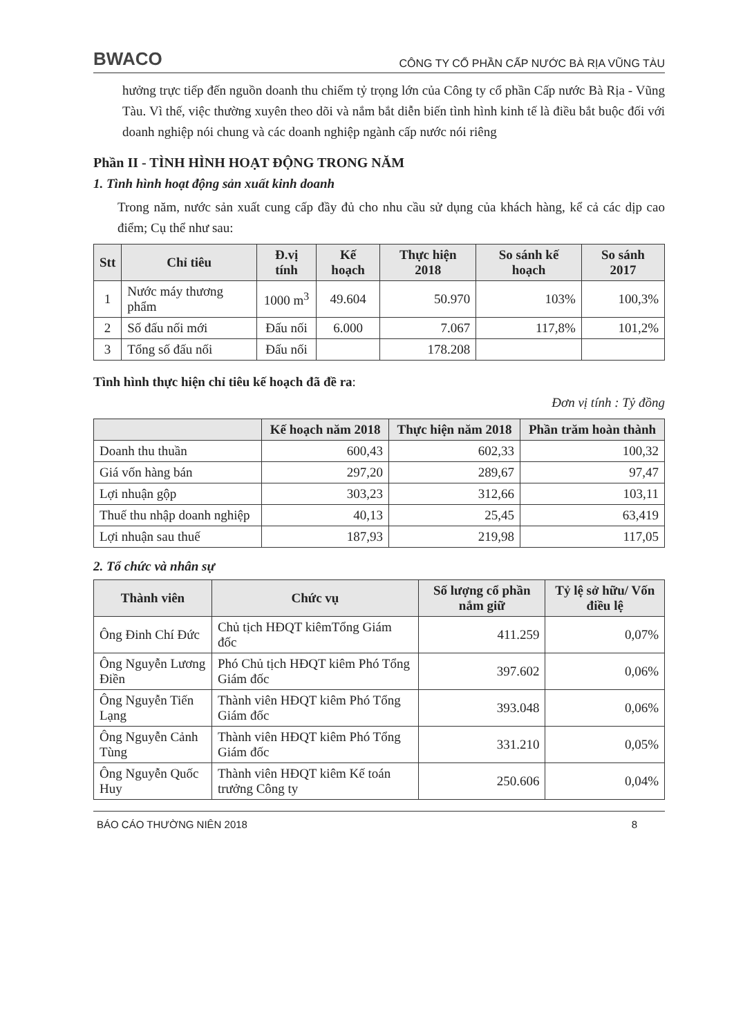BWACO CÔNG TY CỔ PHẦN CẤP NƯỚC BÀ RỊA VŨNG TÀU
hưởng trực tiếp đến nguồn doanh thu chiếm tỷ trọng lớn của Công ty cổ phần Cấp nước Bà Rịa - Vũng Tàu. Vì thế, việc thường xuyên theo dõi và nắm bắt diễn biến tình hình kinh tế là điều bắt buộc đối với doanh nghiệp nói chung và các doanh nghiệp ngành cấp nước nói riêng
Phần II - TÌNH HÌNH HOẠT ĐỘNG TRONG NĂM
1. Tình hình hoạt động sản xuất kinh doanh
Trong năm, nước sản xuất cung cấp đầy đủ cho nhu cầu sử dụng của khách hàng, kể cả các dịp cao điểm; Cụ thể như sau:
| Stt | Chỉ tiêu | Đ.vị tính | Kế hoạch | Thực hiện 2018 | So sánh kế hoạch | So sánh 2017 |
| --- | --- | --- | --- | --- | --- | --- |
| 1 | Nước máy thương phẩm | 1000 m<sup>3</sup> | 49.604 | 50.970 | 103% | 100,3% |
| 2 | Số đấu nối mới | Đấu nối | 6.000 | 7.067 | 117,8% | 101,2% |
| 3 | Tổng số đấu nối | Đấu nối | | 178.208 | | |
Tình hình thực hiện chỉ tiêu kế hoạch đã đề ra:
Đơn vị tính : Tỷ đồng
| | Kế hoạch năm 2018 | Thực hiện năm 2018 | Phần trăm hoàn thành |
| --- | --- | --- | --- |
| Doanh thu thuần | 600,43 | 602,33 | 100,32 |
| Giá vốn hàng bán | 297,20 | 289,67 | 97,47 |
| Lợi nhuận gộp | 303,23 | 312,66 | 103,11 |
| Thuế thu nhập doanh nghiệp | 40,13 | 25,45 | 63,419 |
| Lợi nhuận sau thuế | 187,93 | 219,98 | 117,05 |
2. Tổ chức và nhân sự
| Thành viên | Chức vụ | Số lượng cổ phần nắm giữ | Tỷ lệ sở hữu/ Vốn điều lệ |
| --- | --- | --- | --- |
| Ông Đinh Chí Đức | Chủ tịch HĐQT kiêmTổng Giám đốc | 411.259 | 0,07% |
| Ông Nguyễn Lương Điền | Phó Chủ tịch HĐQT kiêm Phó Tổng Giám đốc | 397.602 | 0,06% |
| Ông Nguyễn Tiến Lạng | Thành viên HĐQT kiêm Phó Tổng Giám đốc | 393.048 | 0,06% |
| Ông Nguyễn Cảnh Tùng | Thành viên HĐQT kiêm Phó Tổng Giám đốc | 331.210 | 0,05% |
| Ông Nguyễn Quốc Huy | Thành viên HĐQT kiêm Kế toán trưởng Công ty | 250.606 | 0,04% |
BÁO CÁO THƯỜNG NIÊN 2018 8